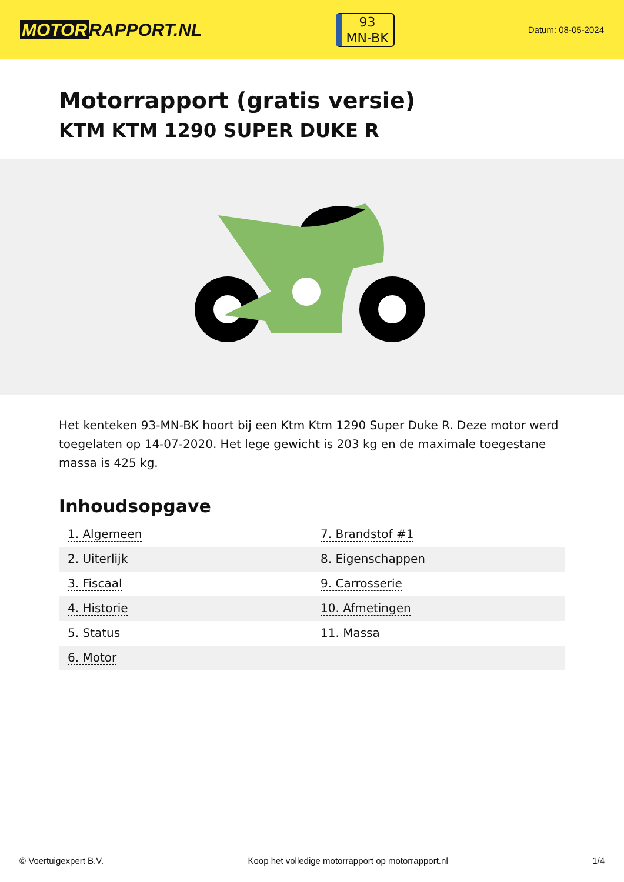MOTOR RAPPORT.NL
93
MN-BK
Datum: 08-05-2024
Motorrapport (gratis versie)
KTM KTM 1290 SUPER DUKE R
Het kenteken 93-MN-BK hoort bij een Ktm Ktm 1290 Super Duke R. Deze motor werd toegelaten op 14-07-2020. Het lege gewicht is 203 kg en de maximale toegestane massa is 425 kg.
Inhoudsopgave
| 1. Algemeen | 7. Brandstof #1 |
| 2. Uiterlijk | 8. Eigenschappen |
| 3. Fiscaal | 9. Carrosserie |
| 4. Historie | 10. Afmetingen |
| 5. Status | 11. Massa |
| 6. Motor | |
© Voertuigexpert B.V. Koop het volledige motorrapport op motorrapport.nl 1/4